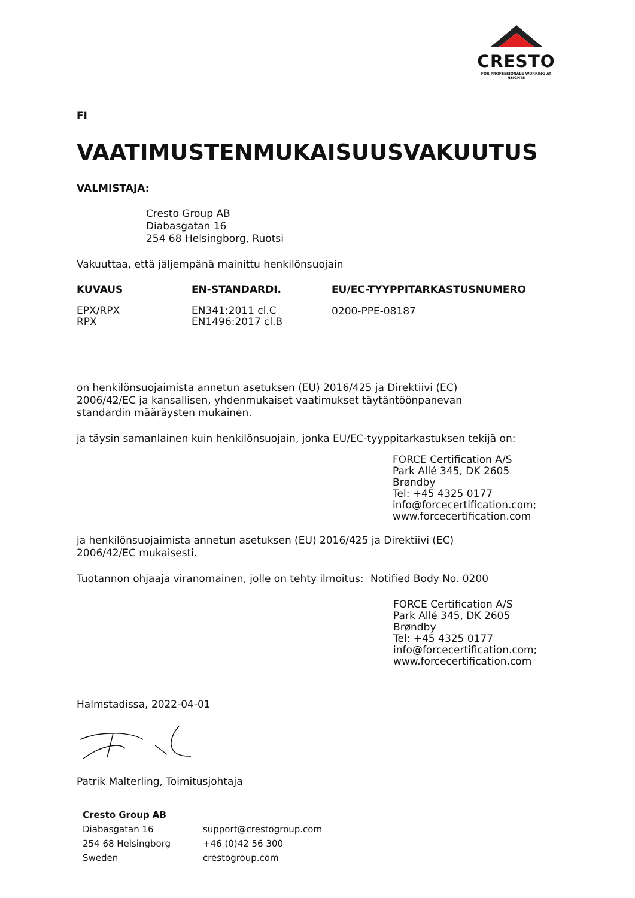CRESTO
FOR PROFESSIONALS WORKING AT HEIGHTS
FI
VAATIMUSTENMUKAISUUSVAKUUTUS
VALMISTAJA:
Cresto Group AB
Diabasgatan 16
254 68 Helsingborg, Ruotsi
Vakuuttaa, että jäljempänä mainittu henkilönsuojain
| KUVAUS | EN-STANDARDI. | EU/EC-TYYPPITARKASTUSNUMERO |
| --- | --- | --- |
| EPX/RPX RPX | EN341:2011 cl.C EN1496:2017 cl.B | 0200-PPE-08187 |
on henkilönsuojaimista annetun asetuksen (EU) 2016/425 ja Direktiivi (EC)
2006/42/EC ja kansallisen, yhdenmukaiset vaatimukset täytäntöönpanevan
standardin määräysten mukainen.
ja täysin samanlainen kuin henkilönsuojain, jonka EU/EC-tyyppitarkastuksen tekijä on:
FORCE Certification A/S
Park Allé 345, DK 2605
Brøndby
Tel: +45 4325 0177
info@forcecertification.com;
www.forcecertification.com
ja henkilönsuojaimista annetun asetuksen (EU) 2016/425 ja Direktiivi (EC)
2006/42/EC mukaisesti.
Tuotannon ohjaaja viranomainen, jolle on tehty ilmoitus: Notified Body No. 0200
FORCE Certification A/S
Park Allé 345, DK 2605
Brøndby
Tel: +45 4325 0177
info@forcecertification.com;
www.forcecertification.com
Halmstadissa, 2022-04-01
Patrik Malterling, Toimitusjohtaja
| Cresto Group AB | |
| Diabasgatan 16 | support@crestogroup.com |
| 254 68 Helsingborg | +46 (0)42 56 300 |
| Sweden | crestogroup.com |